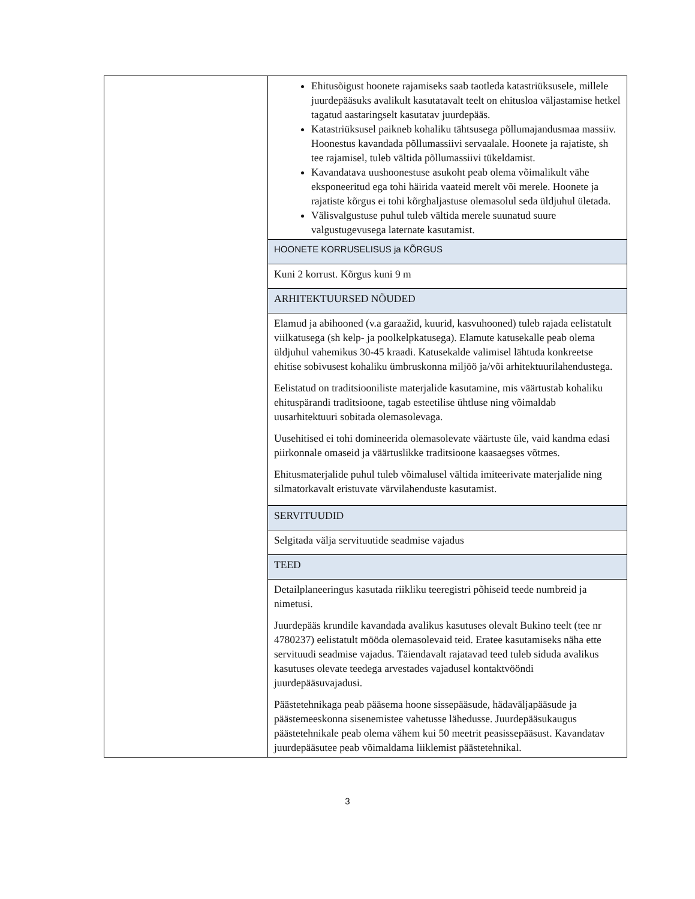| | Ehitusõigust hoonete rajamiseks saab taotleda katastriüksusele, millele juurdepääsuks avalikult kasutatavalt teelt on ehitusloa väljastamise hetkel tagatud aastaringselt kasutatav juurdepääs. Katastriüksusel paikneb kohaliku tähtsusega põllumajandusmaa massiiv. Hoonestus kavandada põllumassiivi servaalale. Hoonete ja rajatiste, sh tee rajamisel, tuleb vältida põllumassiivi tükeldamist. Kavandatava uushoonestuse asukoht peab olema võimalikult vähe eksponeeritud ega tohi häirida vaateid merelt või merele. Hoonete ja rajatiste kõrgus ei tohi kõrghaljastuse olemasolul seda üldjuhul ületada. Välisvalgustuse puhul tuleb vältida merele suunatud suure valgustugevusega laternate kasutamist. |
| | HOONETE KORRUSELISUS ja KÕRGUS |
| | Kuni 2 korrust. Kõrgus kuni 9 m |
| | ARHITEKTUURSED NÕUDED |
| | Elamud ja abihooned (v.a garaažid, kuurid, kasvuhooned) tuleb rajada eelistatult viilkatusega (sh kelp- ja poolkelpkatusega). Elamute katusekalle peab olema üldjuhul vahemikus 30-45 kraadi. Katusekalde valimisel lähtuda konkreetse ehitise sobivusest kohaliku ümbruskonna miljöö ja/või arhitektuurilahendustega. Eelistatud on traditsiooniliste materjalide kasutamine, mis väärtustab kohaliku ehituspärandi traditsioone, tagab esteetilise ühtluse ning võimaldab uusarhitektuuri sobitada olemasolevaga. Uusehitised ei tohi domineerida olemasolevate väärtuste üle, vaid kandma edasi piirkonnale omaseid ja väärtuslikke traditsioone kaasaegses võtmes. Ehitusmaterjalide puhul tuleb võimalusel vältida imiteerivate materjalide ning silmatorkavalt eristuvate värvilahenduste kasutamist. |
| | SERVITUUDID |
| | Selgitada välja servituutide seadmise vajadus |
| | TEED |
| | Detailplaneeringus kasutada riikliku teeregistri põhiseid teede numbreid ja nimetusi. Juurdepääs krundile kavandada avalikus kasutuses olevalt Bukino teelt (tee nr 4780237) eelistatult mööda olemasolevaid teid. Eratee kasutamiseks näha ette servituudi seadmise vajadus. Täiendavalt rajatavad teed tuleb siduda avalikus kasutuses olevate teedega arvestades vajadusel kontaktvööndi juurdepääsuvajadusi. Päästetehnikaga peab pääsema hoone sissepääsude, hädaväljapääsude ja päästemeeskonna sisenemistee vahetusse lähedusse. Juurdepääsukaugus päästetehnikale peab olema vähem kui 50 meetrit peasissepääsust. Kavandatav juurdepääsutee peab võimaldama liiklemist päästetehnikal. |
3